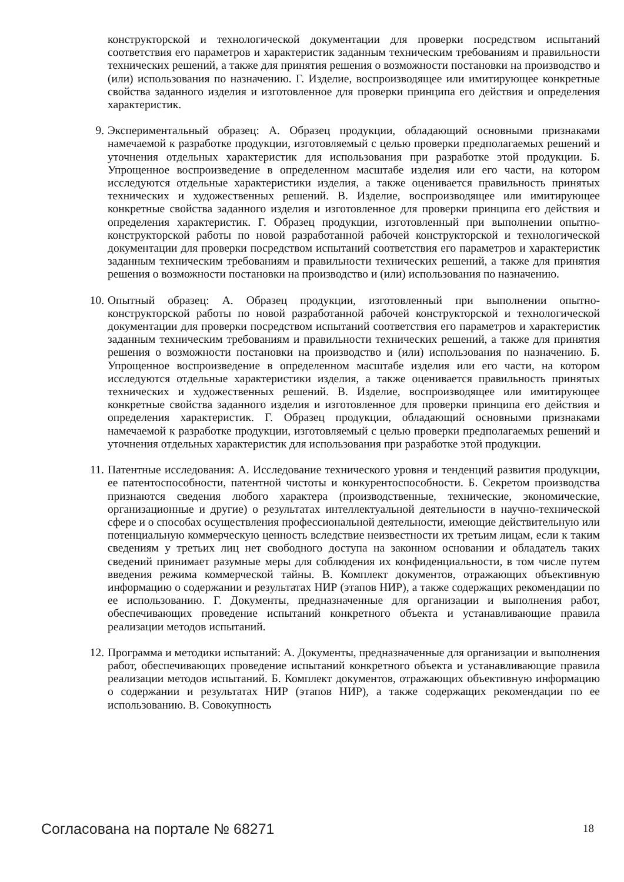конструкторской и технологической документации для проверки посредством испытаний соответствия его параметров и характеристик заданным техническим требованиям и правильности технических решений, а также для принятия решения о возможности постановки на производство и (или) использования по назначению. Г. Изделие, воспроизводящее или имитирующее конкретные свойства заданного изделия и изготовленное для проверки принципа его действия и определения характеристик.
9.
Экспериментальный образец: А. Образец продукции, обладающий основными признаками намечаемой к разработке продукции, изготовляемый с целью проверки предполагаемых решений и уточнения отдельных характеристик для использования при разработке этой продукции. Б. Упрощенное воспроизведение в определенном масштабе изделия или его части, на котором исследуются отдельные характеристики изделия, а также оценивается правильность принятых технических и художественных решений. В. Изделие, воспроизводящее или имитирующее конкретные свойства заданного изделия и изготовленное для проверки принципа его действия и определения характеристик. Г. Образец продукции, изготовленный при выполнении опытно-конструкторской работы по новой разработанной рабочей конструкторской и технологической документации для проверки посредством испытаний соответствия его параметров и характеристик заданным техническим требованиям и правильности технических решений, а также для принятия решения о возможности постановки на производство и (или) использования по назначению.
10.
Опытный образец: А. Образец продукции, изготовленный при выполнении опытно-конструкторской работы по новой разработанной рабочей конструкторской и технологической документации для проверки посредством испытаний соответствия его параметров и характеристик заданным техническим требованиям и правильности технических решений, а также для принятия решения о возможности постановки на производство и (или) использования по назначению. Б. Упрощенное воспроизведение в определенном масштабе изделия или его части, на котором исследуются отдельные характеристики изделия, а также оценивается правильность принятых технических и художественных решений. В. Изделие, воспроизводящее или имитирующее конкретные свойства заданного изделия и изготовленное для проверки принципа его действия и определения характеристик. Г. Образец продукции, обладающий основными признаками намечаемой к разработке продукции, изготовляемый с целью проверки предполагаемых решений и уточнения отдельных характеристик для использования при разработке этой продукции.
11.
Патентные исследования: А. Исследование технического уровня и тенденций развития продукции, ее патентоспособности, патентной чистоты и конкурентоспособности. Б. Секретом производства признаются сведения любого характера (производственные, технические, экономические, организационные и другие) о результатах интеллектуальной деятельности в научно-технической сфере и о способах осуществления профессиональной деятельности, имеющие действительную или потенциальную коммерческую ценность вследствие неизвестности их третьим лицам, если к таким сведениям у третьих лиц нет свободного доступа на законном основании и обладатель таких сведений принимает разумные меры для соблюдения их конфиденциальности, в том числе путем введения режима коммерческой тайны. В. Комплект документов, отражающих объективную информацию о содержании и результатах НИР (этапов НИР), а также содержащих рекомендации по ее использованию. Г. Документы, предназначенные для организации и выполнения работ, обеспечивающих проведение испытаний конкретного объекта и устанавливающие правила реализации методов испытаний.
12.
Программа и методики испытаний: А. Документы, предназначенные для организации и выполнения работ, обеспечивающих проведение испытаний конкретного объекта и устанавливающие правила реализации методов испытаний. Б. Комплект документов, отражающих объективную информацию о содержании и результатах НИР (этапов НИР), а также содержащих рекомендации по ее использованию. В. Совокупность
Согласована на портале № 68271 18